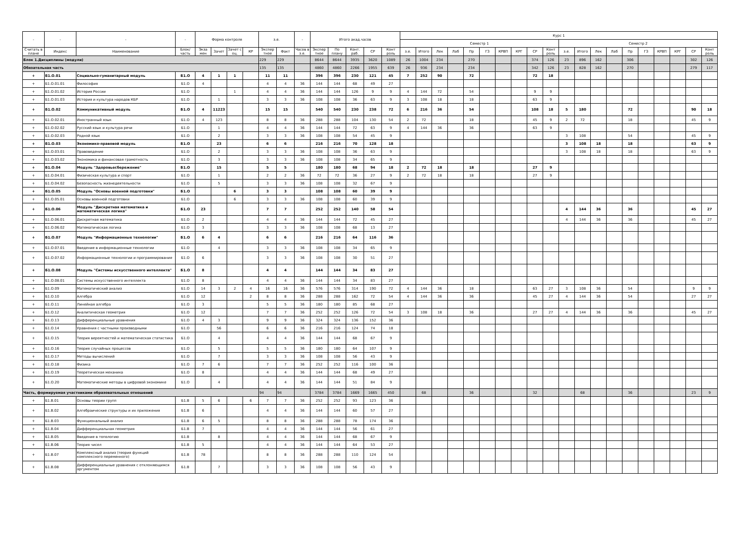| - | - | - | - | Форма контроля | | | | з.е. | | - | Итого акад.часов | | | | | Курс 1 | | | | | | | | | | | | | | | | | | | |
| --- | --- | --- | --- | --- | --- | --- | --- | --- | --- | --- | --- | --- | --- | --- | --- | --- | --- | --- | --- | --- | --- | --- | --- | --- | --- | --- | --- | --- | --- | --- | --- | --- | --- | --- | --- |
| | | | | | | | | | | | | | | | | Семестр 1 | | | | | | | | | | Семестр 2 | | | | | | | | | |
| Считать в плане | Индекс | Наименование | Блок/ часть | Экза мен | Зачет | Зачет с оц. | КР | Экспер тное | Факт | Часов в з.е. | Экспер тное | По плану | Конт. раб. | СР | Конт роль | з.е. | Итого | Лек | Лаб | Пр | ГЗ | КРВП | КРГ | СР | Конт роль | з.е. | Итого | Лек | Лаб | Пр | ГЗ | КРВП | КРГ | СР | Конт роль |
| Блок 1.Дисциплины (модули) | | | | | | | | 229 | 229 | | 8644 | 8644 | 3935 | 3620 | 1089 | 26 | 1004 | 234 | | 270 | | | | 374 | 126 | 23 | 896 | 162 | | 306 | | | | 302 | 126 |
| Обязательная часть | | | | | | | | 135 | 135 | | 4860 | 4860 | 2266 | 1955 | 639 | 26 | 936 | 234 | | 234 | | | | 342 | 126 | 23 | 828 | 162 | | 270 | | | | 279 | 117 |
| + | Б1.О.01 | Социально-гуманитарный модуль | Б1.О | 4 | 1 | 1 | | 11 | 11 | | 396 | 396 | 230 | 121 | 45 | 7 | 252 | 90 | | 72 | | | | 72 | 18 | | | | | | | | | | |
| + | Б1.О.01.01 | Философия | Б1.О | 4 | | | | 4 | 4 | 36 | 144 | 144 | 68 | 49 | 27 | | | | | | | | | | | | | | | | | | | | |
| + | Б1.О.01.02 | История России | Б1.О | | | 1 | | 4 | 4 | 36 | 144 | 144 | 126 | 9 | 9 | 4 | 144 | 72 | | 54 | | | | 9 | 9 | | | | | | | | | | |
| + | Б1.О.01.03 | История и культура народов КБР | Б1.О | | 1 | | | 3 | 3 | 36 | 108 | 108 | 36 | 63 | 9 | 3 | 108 | 18 | | 18 | | | | 63 | 9 | | | | | | | | | | |
| + | Б1.О.02 | Коммуникативный модуль | Б1.О | 4 | 11223 | | | 15 | 15 | | 540 | 540 | 230 | 238 | 72 | 6 | 216 | 36 | | 54 | | | | 108 | 18 | 5 | 180 | | | 72 | | | | 90 | 18 |
| + | Б1.О.02.01 | Иностранный язык | Б1.О | 4 | 123 | | | 8 | 8 | 36 | 288 | 288 | 104 | 130 | 54 | 2 | 72 | | | 18 | | | | 45 | 9 | 2 | 72 | | | 18 | | | | 45 | 9 |
| + | Б1.О.02.02 | Русский язык и культура речи | Б1.О | | 1 | | | 4 | 4 | 36 | 144 | 144 | 72 | 63 | 9 | 4 | 144 | 36 | | 36 | | | | 63 | 9 | | | | | | | | | | |
| + | Б1.О.02.03 | Родной язык | Б1.О | | 2 | | | 3 | 3 | 36 | 108 | 108 | 54 | 45 | 9 | | | | | | | | | | | 3 | 108 | | | 54 | | | | 45 | 9 |
| + | Б1.О.03 | Экономико-правовой модуль | Б1.О | | 23 | | | 6 | 6 | | 216 | 216 | 70 | 128 | 18 | | | | | | | | | | | 3 | 108 | 18 | | 18 | | | | 63 | 9 |
| + | Б1.О.03.01 | Правоведение | Б1.О | | 2 | | | 3 | 3 | 36 | 108 | 108 | 36 | 63 | 9 | | | | | | | | | | | 3 | 108 | 18 | | 18 | | | | 63 | 9 |
| + | Б1.О.03.02 | Экономика и финансовая грамотность | Б1.О | | 3 | | | 3 | 3 | 36 | 108 | 108 | 34 | 65 | 9 | | | | | | | | | | | | | | | | | | | | |
| + | Б1.О.04 | Модуль "Здоровьесбережение" | Б1.О | | 15 | | | 5 | 5 | | 180 | 180 | 68 | 94 | 18 | 2 | 72 | 18 | | 18 | | | | 27 | 9 | | | | | | | | | | |
| + | Б1.О.04.01 | Физическая культура и спорт | Б1.О | | 1 | | | 2 | 2 | 36 | 72 | 72 | 36 | 27 | 9 | 2 | 72 | 18 | | 18 | | | | 27 | 9 | | | | | | | | | | |
| + | Б1.О.04.02 | Безопасность жизнедеятельности | Б1.О | | 5 | | | 3 | 3 | 36 | 108 | 108 | 32 | 67 | 9 | | | | | | | | | | | | | | | | | | | | |
| + | Б1.О.05 | Модуль "Основы военной подготовки" | Б1.О | | | 6 | | 3 | 3 | | 108 | 108 | 60 | 39 | 9 | | | | | | | | | | | | | | | | | | | | |
| + | Б1.О.05.01 | Основы военной подготовки | Б1.О | | | 6 | | 3 | 3 | 36 | 108 | 108 | 60 | 39 | 9 | | | | | | | | | | | | | | | | | | | | |
| + | Б1.О.06 | Модуль "Дискретная математика и математическая логика" | Б1.О | 23 | | | | 7 | 7 | | 252 | 252 | 140 | 58 | 54 | | | | | | | | | | | 4 | 144 | 36 | | 36 | | | | 45 | 27 |
| + | Б1.О.06.01 | Дискретная математика | Б1.О | 2 | | | | 4 | 4 | 36 | 144 | 144 | 72 | 45 | 27 | | | | | | | | | | | 4 | 144 | 36 | | 36 | | | | 45 | 27 |
| + | Б1.О.06.02 | Математическая логика | Б1.О | 3 | | | | 3 | 3 | 36 | 108 | 108 | 68 | 13 | 27 | | | | | | | | | | | | | | | | | | | | |
| + | Б1.О.07 | Модуль "Информационные технологии" | Б1.О | 6 | 4 | | | 6 | 6 | | 216 | 216 | 64 | 116 | 36 | | | | | | | | | | | | | | | | | | | | |
| + | Б1.О.07.01 | Введение в информационные технологии | Б1.О | | 4 | | | 3 | 3 | 36 | 108 | 108 | 34 | 65 | 9 | | | | | | | | | | | | | | | | | | | | |
| + | Б1.О.07.02 | Информационные технологии и программирование | Б1.О | 6 | | | | 3 | 3 | 36 | 108 | 108 | 30 | 51 | 27 | | | | | | | | | | | | | | | | | | | | |
| + | Б1.О.08 | Модуль "Системы искусственного интеллекта" | Б1.О | 8 | | | | 4 | 4 | | 144 | 144 | 34 | 83 | 27 | | | | | | | | | | | | | | | | | | | | |
| + | Б1.О.08.01 | Системы искусственного интеллекта | Б1.О | 8 | | | | 4 | 4 | 36 | 144 | 144 | 34 | 83 | 27 | | | | | | | | | | | | | | | | | | | | |
| + | Б1.О.09 | Математический анализ | Б1.О | 14 | 3 | 2 | 4 | 16 | 16 | 36 | 576 | 576 | 314 | 190 | 72 | 4 | 144 | 36 | | 18 | | | | 63 | 27 | 3 | 108 | 36 | | 54 | | | | 9 | 9 |
| + | Б1.О.10 | Алгебра | Б1.О | 12 | | | 2 | 8 | 8 | 36 | 288 | 288 | 162 | 72 | 54 | 4 | 144 | 36 | | 36 | | | | 45 | 27 | 4 | 144 | 36 | | 54 | | | | 27 | 27 |
| + | Б1.О.11 | Линейная алгебра | Б1.О | 3 | | | | 5 | 5 | 36 | 180 | 180 | 85 | 68 | 27 | | | | | | | | | | | | | | | | | | | | |
| + | Б1.О.12 | Аналитическая геометрия | Б1.О | 12 | | | | 7 | 7 | 36 | 252 | 252 | 126 | 72 | 54 | 3 | 108 | 18 | | 36 | | | | 27 | 27 | 4 | 144 | 36 | | 36 | | | | 45 | 27 |
| + | Б1.О.13 | Дифференциальные уравнения | Б1.О | 4 | 3 | | | 9 | 9 | 36 | 324 | 324 | 136 | 152 | 36 | | | | | | | | | | | | | | | | | | | | |
| + | Б1.О.14 | Уравнения с частными производными | Б1.О | | 56 | | | 6 | 6 | 36 | 216 | 216 | 124 | 74 | 18 | | | | | | | | | | | | | | | | | | | | |
| + | Б1.О.15 | Теория вероятностей и математическая статистика | Б1.О | | 4 | | | 4 | 4 | 36 | 144 | 144 | 68 | 67 | 9 | | | | | | | | | | | | | | | | | | | | |
| + | Б1.О.16 | Теория случайных процессов | Б1.О | | 5 | | | 5 | 5 | 36 | 180 | 180 | 64 | 107 | 9 | | | | | | | | | | | | | | | | | | | | |
| + | Б1.О.17 | Методы вычислений | Б1.О | | 7 | | | 3 | 3 | 36 | 108 | 108 | 56 | 43 | 9 | | | | | | | | | | | | | | | | | | | | |
| + | Б1.О.18 | Физика | Б1.О | 7 | 6 | | | 7 | 7 | 36 | 252 | 252 | 116 | 100 | 36 | | | | | | | | | | | | | | | | | | | | |
| + | Б1.О.19 | Теоретическая механика | Б1.О | 8 | | | | 4 | 4 | 36 | 144 | 144 | 68 | 49 | 27 | | | | | | | | | | | | | | | | | | | | |
| + | Б1.О.20 | Математические методы в цифровой экономике | Б1.О | | 4 | | | 4 | 4 | 36 | 144 | 144 | 51 | 84 | 9 | | | | | | | | | | | | | | | | | | | | |
| Часть, формируемая участниками образовательных отношений | | | | | | | | 94 | 94 | | 3784 | 3784 | 1669 | 1665 | 450 | | 68 | | | 36 | | | | 32 | | | 68 | | | 36 | | | | 23 | 9 |
| + | Б1.В.01 | Основы теории групп | Б1.В | 5 | 6 | | 6 | 7 | 7 | 36 | 252 | 252 | 93 | 123 | 36 | | | | | | | | | | | | | | | | | | | | |
| + | Б1.В.02 | Алгебраические структуры и их приложения | Б1.В | 6 | | | | 4 | 4 | 36 | 144 | 144 | 60 | 57 | 27 | | | | | | | | | | | | | | | | | | | | |
| + | Б1.В.03 | Функциональный анализ | Б1.В | 6 | 5 | | | 8 | 8 | 36 | 288 | 288 | 78 | 174 | 36 | | | | | | | | | | | | | | | | | | | | |
| + | Б1.В.04 | Дифференциальная геометрия | Б1.В | 7 | | | | 4 | 4 | 36 | 144 | 144 | 56 | 61 | 27 | | | | | | | | | | | | | | | | | | | | |
| + | Б1.В.05 | Введение в топологию | Б1.В | | 8 | | | 4 | 4 | 36 | 144 | 144 | 68 | 67 | 9 | | | | | | | | | | | | | | | | | | | | |
| + | Б1.В.06 | Теория чисел | Б1.В | 5 | | | | 4 | 4 | 36 | 144 | 144 | 64 | 53 | 27 | | | | | | | | | | | | | | | | | | | | |
| + | Б1.В.07 | Комплексный анализ (теория функций комплексного переменного) | Б1.В | 78 | | | | 8 | 8 | 36 | 288 | 288 | 110 | 124 | 54 | | | | | | | | | | | | | | | | | | | | |
| + | Б1.В.08 | Дифференциальные уравнения с отклоняющимся аргументом | Б1.В | | 7 | | | 3 | 3 | 36 | 108 | 108 | 56 | 43 | 9 | | | | | | | | | | | | | | | | | | | | |